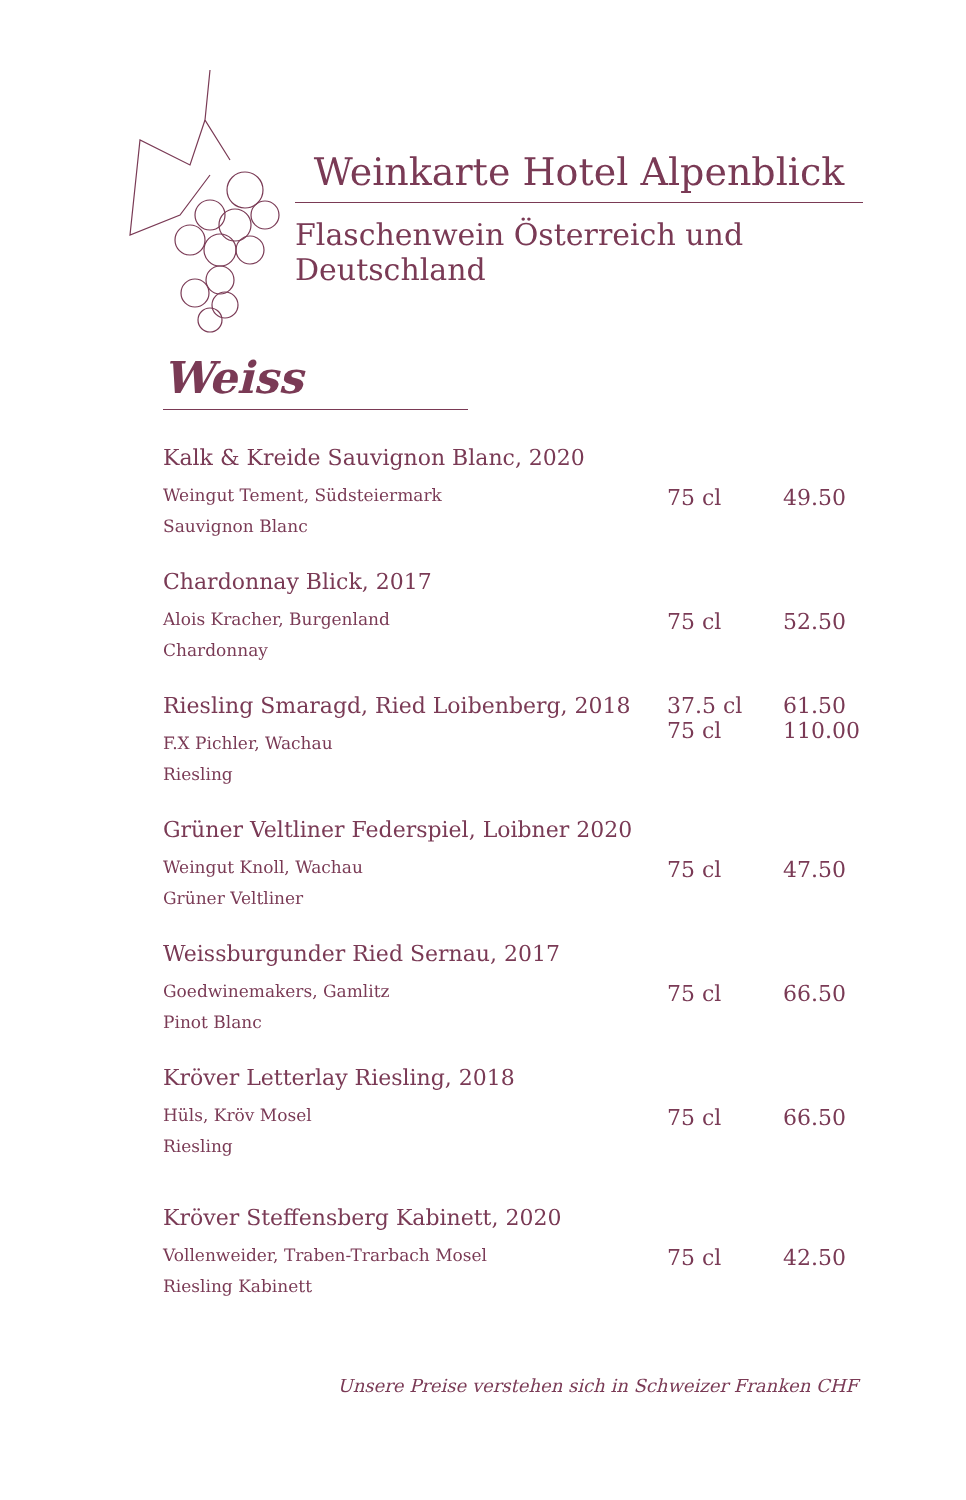Weinkarte Hotel Alpenblick
Flaschenwein Österreich und Deutschland
Weiss
Kalk & Kreide Sauvignon Blanc, 2020
Weingut Tement, Südsteiermark
Sauvignon Blanc
75 cl 49.50
Chardonnay Blick, 2017
Alois Kracher, Burgenland
Chardonnay
75 cl 52.50
Riesling Smaragd, Ried Loibenberg, 2018
F.X Pichler, Wachau
Riesling
37.5 cl
75 cl
61.50
110.00
Grüner Veltliner Federspiel, Loibner 2020
Weingut Knoll, Wachau
Grüner Veltliner
75 cl 47.50
Weissburgunder Ried Sernau, 2017
Goedwinemakers, Gamlitz
Pinot Blanc
75 cl 66.50
Kröver Letterlay Riesling, 2018
Hüls, Kröv Mosel
Riesling
75 cl 66.50
Kröver Steffensberg Kabinett, 2020
Vollenweider, Traben-Trarbach Mosel
Riesling Kabinett
75 cl 42.50
Unsere Preise verstehen sich in Schweizer Franken CHF